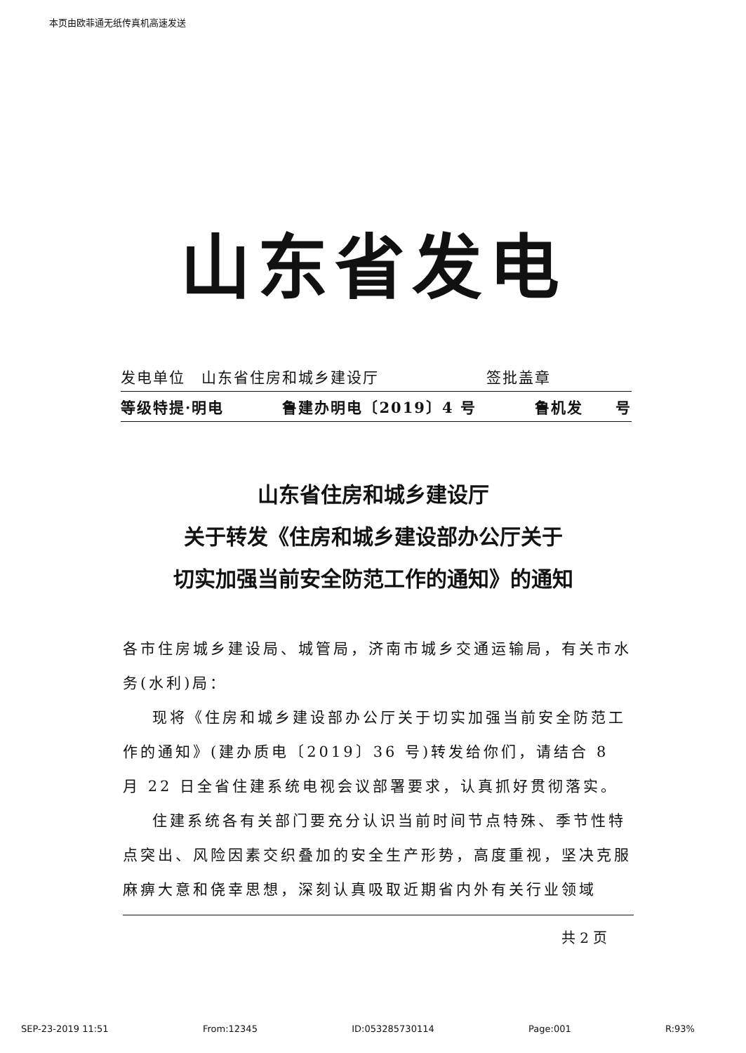本页由欧菲通无纸传真机高速发送
山东省发电
发电单位　山东省住房和城乡建设厅 签批盖章　　　　　
等级特提·明电 鲁建办明电〔2019〕4 号 鲁机发　　号
山东省住房和城乡建设厅
关于转发《住房和城乡建设部办公厅关于
切实加强当前安全防范工作的通知》的通知
各市住房城乡建设局、城管局，济南市城乡交通运输局，有关市水务(水利)局：
现将《住房和城乡建设部办公厅关于切实加强当前安全防范工作的通知》(建办质电〔2019〕36 号)转发给你们，请结合 8 月 22 日全省住建系统电视会议部署要求，认真抓好贯彻落实。
住建系统各有关部门要充分认识当前时间节点特殊、季节性特点突出、风险因素交织叠加的安全生产形势，高度重视，坚决克服麻痹大意和侥幸思想，深刻认真吸取近期省内外有关行业领域
共 2 页
SEP-23-2019 11:51 From:12345 ID:053285730114 Page:001 R:93%